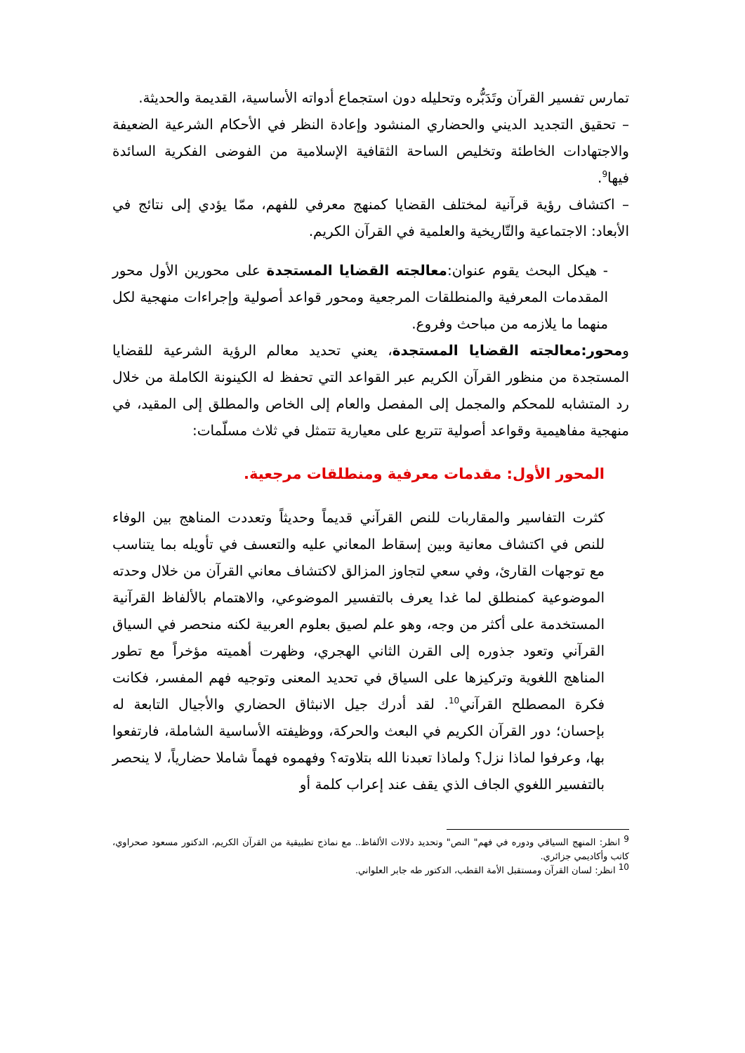تمارس تفسير القرآن وتَدَبُّره وتحليله دون استجماع أدواته الأساسية، القديمة والحديثة.
– تحقيق التجديد الديني والحضاري المنشود وإعادة النظر في الأحكام الشرعية الضعيفة والاجتهادات الخاطئة وتخليص الساحة الثقافية الإسلامية من الفوضى الفكرية السائدة فيها<sup>9</sup>.
– اكتشاف رؤية قرآنية لمختلف القضايا كمنهج معرفي للفهم، ممّا يؤدي إلى نتائج في الأبعاد: الاجتماعية والتّاريخية والعلمية في القرآن الكريم.
- هيكل البحث يقوم عنوان:معالجته القضايا المستجدة على محورين الأول محور المقدمات المعرفية والمنطلقات المرجعية ومحور قواعد أصولية وإجراءات منهجية لكل منهما ما يلازمه من مباحث وفروع.
ومحور:معالجته القضايا المستجدة، يعني تحديد معالم الرؤية الشرعية للقضايا المستجدة من منظور القرآن الكريم عبر القواعد التي تحفظ له الكينونة الكاملة من خلال رد المتشابه للمحكم والمجمل إلى المفصل والعام إلى الخاص والمطلق إلى المقيد، في منهجية مفاهيمية وقواعد أصولية تتربع على معيارية تتمثل في ثلاث مسلّمات:
المحور الأول: مقدمات معرفية ومنطلقات مرجعية.
كثرت التفاسير والمقاربات للنص القرآني قديماً وحديثاً وتعددت المناهج بين الوفاء للنص في اكتشاف معانية وبين إسقاط المعاني عليه والتعسف في تأويله بما يتناسب مع توجهات القارئ، وفي سعي لتجاوز المزالق لاكتشاف معاني القرآن من خلال وحدته الموضوعية كمنطلق لما غدا يعرف بالتفسير الموضوعي، والاهتمام بالألفاظ القرآنية المستخدمة على أكثر من وجه، وهو علم لصيق بعلوم العربية لكنه منحصر في السياق القرآني وتعود جذوره إلى القرن الثاني الهجري، وظهرت أهميته مؤخراً مع تطور المناهج اللغوية وتركيزها على السياق في تحديد المعنى وتوجيه فهم المفسر، فكانت فكرة المصطلح القرآني<sup>10</sup>. لقد أدرك جيل الانبثاق الحضاري والأجيال التابعة له بإحسان؛ دور القرآن الكريم في البعث والحركة، ووظيفته الأساسية الشاملة، فارتفعوا بها، وعرفوا لماذا نزل؟ ولماذا تعبدنا الله بتلاوته؟ وفهموه فهماً شاملا حضارياً، لا ينحصر بالتفسير اللغوي الجاف الذي يقف عند إعراب كلمة أو
<sup>9</sup> انظر: المنهج السياقي ودوره في فهم" النص" وتحديد دلالات الألفاظ.. مع نماذج تطبيقية من القرآن الكريم، الدكتور مسعود صحراوي، كاتب وأكاديمي جزائري.
<sup>10</sup> انظر: لسان القرآن ومستقبل الأمة القطب، الدكتور طه جابر العلواني.